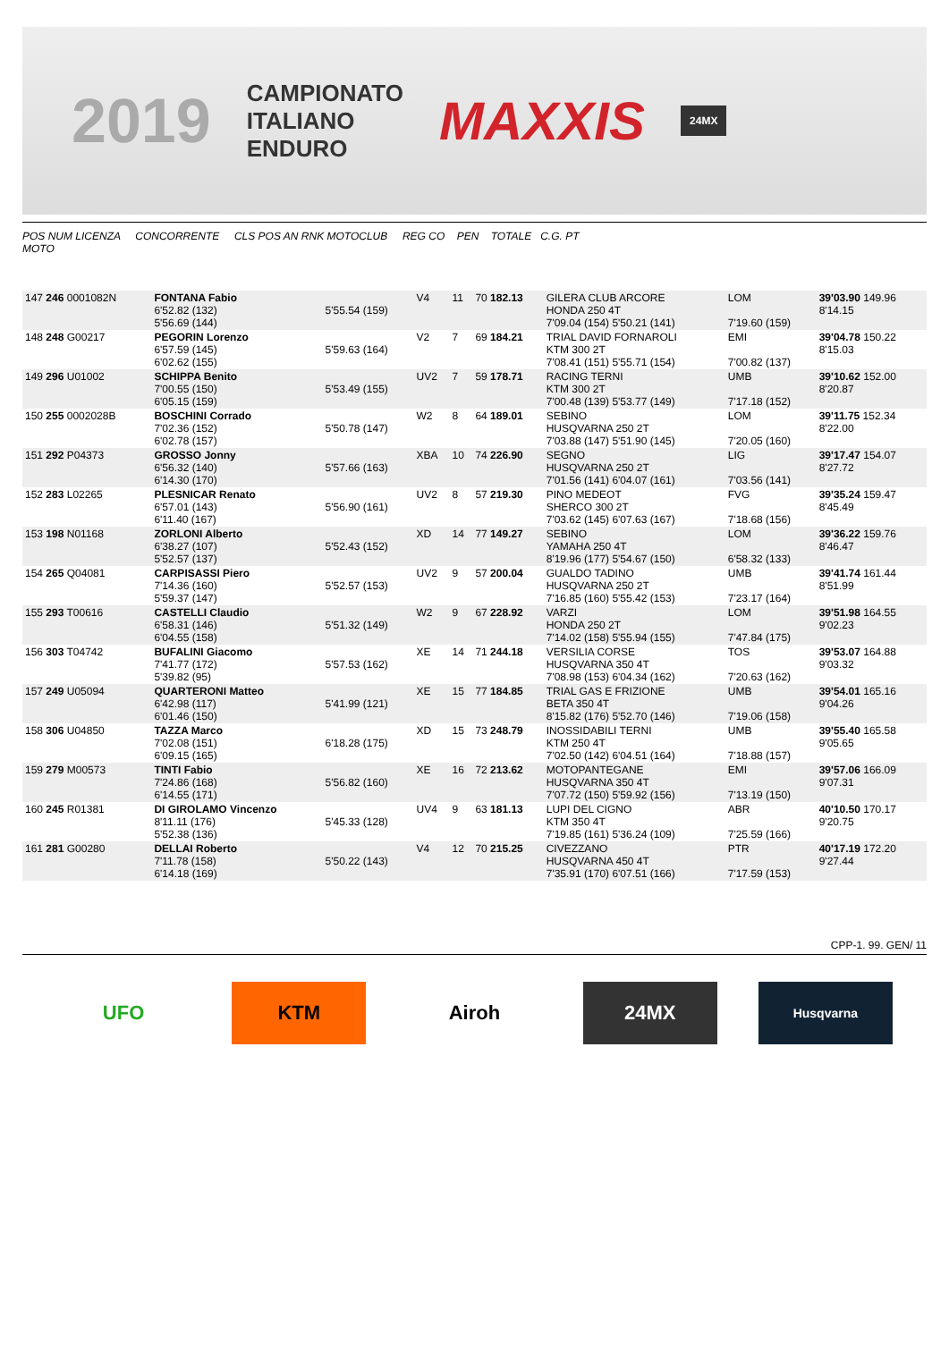2019 CAMPIONATO
ITALIANO
ENDURO MAXXIS 24MX
POS NUM LICENZA CONCORRENTE CLS POS AN RNK MOTOCLUB REG CO PEN TOTALE C.G. PT
MOTO
| 147 246 0001082N | FONTANA Fabio 6'52.82 (132) 5'56.69 (144) | 5'55.54 (159) | V4 | 11 | 70 182.13 | GILERA CLUB ARCORE HONDA 250 4T 7'09.04 (154) 5'50.21 (141) | LOM 7'19.60 (159) | 39'03.90 149.96 8'14.15 |
| 148 248 G00217 | PEGORIN Lorenzo 6'57.59 (145) 6'02.62 (155) | 5'59.63 (164) | V2 | 7 | 69 184.21 | TRIAL DAVID FORNAROLI KTM 300 2T 7'08.41 (151) 5'55.71 (154) | EMI 7'00.82 (137) | 39'04.78 150.22 8'15.03 |
| 149 296 U01002 | SCHIPPA Benito 7'00.55 (150) 6'05.15 (159) | 5'53.49 (155) | UV2 | 7 | 59 178.71 | RACING TERNI KTM 300 2T 7'00.48 (139) 5'53.77 (149) | UMB 7'17.18 (152) | 39'10.62 152.00 8'20.87 |
| 150 255 0002028B | BOSCHINI Corrado 7'02.36 (152) 6'02.78 (157) | 5'50.78 (147) | W2 | 8 | 64 189.01 | SEBINO HUSQVARNA 250 2T 7'03.88 (147) 5'51.90 (145) | LOM 7'20.05 (160) | 39'11.75 152.34 8'22.00 |
| 151 292 P04373 | GROSSO Jonny 6'56.32 (140) 6'14.30 (170) | 5'57.66 (163) | XBA | 10 | 74 226.90 | SEGNO HUSQVARNA 250 2T 7'01.56 (141) 6'04.07 (161) | LIG 7'03.56 (141) | 39'17.47 154.07 8'27.72 |
| 152 283 L02265 | PLESNICAR Renato 6'57.01 (143) 6'11.40 (167) | 5'56.90 (161) | UV2 | 8 | 57 219.30 | PINO MEDEOT SHERCO 300 2T 7'03.62 (145) 6'07.63 (167) | FVG 7'18.68 (156) | 39'35.24 159.47 8'45.49 |
| 153 198 N01168 | ZORLONI Alberto 6'38.27 (107) 5'52.57 (137) | 5'52.43 (152) | XD | 14 | 77 149.27 | SEBINO YAMAHA 250 4T 8'19.96 (177) 5'54.67 (150) | LOM 6'58.32 (133) | 39'36.22 159.76 8'46.47 |
| 154 265 Q04081 | CARPISASSI Piero 7'14.36 (160) 5'59.37 (147) | 5'52.57 (153) | UV2 | 9 | 57 200.04 | GUALDO TADINO HUSQVARNA 250 2T 7'16.85 (160) 5'55.42 (153) | UMB 7'23.17 (164) | 39'41.74 161.44 8'51.99 |
| 155 293 T00616 | CASTELLI Claudio 6'58.31 (146) 6'04.55 (158) | 5'51.32 (149) | W2 | 9 | 67 228.92 | VARZI HONDA 250 2T 7'14.02 (158) 5'55.94 (155) | LOM 7'47.84 (175) | 39'51.98 164.55 9'02.23 |
| 156 303 T04742 | BUFALINI Giacomo 7'41.77 (172) 5'39.82 (95) | 5'57.53 (162) | XE | 14 | 71 244.18 | VERSILIA CORSE HUSQVARNA 350 4T 7'08.98 (153) 6'04.34 (162) | TOS 7'20.63 (162) | 39'53.07 164.88 9'03.32 |
| 157 249 U05094 | QUARTERONI Matteo 6'42.98 (117) 6'01.46 (150) | 5'41.99 (121) | XE | 15 | 77 184.85 | TRIAL GAS E FRIZIONE BETA 350 4T 8'15.82 (176) 5'52.70 (146) | UMB 7'19.06 (158) | 39'54.01 165.16 9'04.26 |
| 158 306 U04850 | TAZZA Marco 7'02.08 (151) 6'09.15 (165) | 6'18.28 (175) | XD | 15 | 73 248.79 | INOSSIDABILI TERNI KTM 250 4T 7'02.50 (142) 6'04.51 (164) | UMB 7'18.88 (157) | 39'55.40 165.58 9'05.65 |
| 159 279 M00573 | TINTI Fabio 7'24.86 (168) 6'14.55 (171) | 5'56.82 (160) | XE | 16 | 72 213.62 | MOTOPANTEGANE HUSQVARNA 350 4T 7'07.72 (150) 5'59.92 (156) | EMI 7'13.19 (150) | 39'57.06 166.09 9'07.31 |
| 160 245 R01381 | DI GIROLAMO Vincenzo 8'11.11 (176) 5'52.38 (136) | 5'45.33 (128) | UV4 | 9 | 63 181.13 | LUPI DEL CIGNO KTM 350 4T 7'19.85 (161) 5'36.24 (109) | ABR 7'25.59 (166) | 40'10.50 170.17 9'20.75 |
| 161 281 G00280 | DELLAI Roberto 7'11.78 (158) 6'14.18 (169) | 5'50.22 (143) | V4 | 12 | 70 215.25 | CIVEZZANO HUSQVARNA 450 4T 7'35.91 (170) 6'07.51 (166) | PTR 7'17.59 (153) | 40'17.19 172.20 9'27.44 |
CPP-1. 99. GEN/ 11
UFO KTM Airoh 24MX
Husqvarna